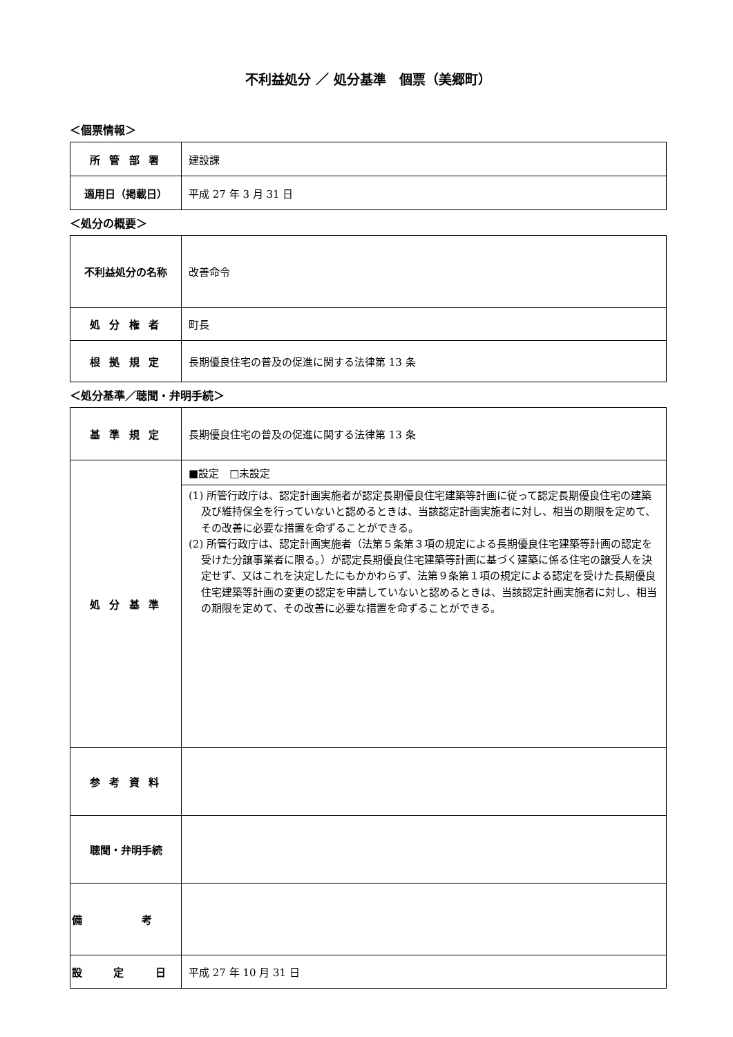不利益処分 ／ 処分基準　個票（美郷町）
＜個票情報＞
| 所 管 部 署 | 建設課 |
| 適用日（掲載日） | 平成 27 年 3 月 31 日 |
＜処分の概要＞
| 不利益処分の名称 | 改善命令 |
| 処 分 権 者 | 町長 |
| 根 拠 規 定 | 長期優良住宅の普及の促進に関する法律第 13 条 |
＜処分基準／聴聞・弁明手続＞
| 基 準 規 定 | 長期優良住宅の普及の促進に関する法律第 13 条 |
| 処 分 基 準 | ■設定 □未設定 |
| | (1) 所管行政庁は、認定計画実施者が認定長期優良住宅建築等計画に従って認定長期優良住宅の建築及び維持保全を行っていないと認めるときは、当該認定計画実施者に対し、相当の期限を定めて、その改善に必要な措置を命ずることができる。 (2) 所管行政庁は、認定計画実施者（法第５条第３項の規定による長期優良住宅建築等計画の認定を受けた分譲事業者に限る。）が認定長期優良住宅建築等計画に基づく建築に係る住宅の譲受人を決定せず、又はこれを決定したにもかかわらず、法第９条第１項の規定による認定を受けた長期優良住宅建築等計画の変更の認定を申請していないと認めるときは、当該認定計画実施者に対し、相当の期限を定めて、その改善に必要な措置を命ずることができる。 |
| 参 考 資 料 | |
| 聴聞・弁明手続 | |
| 備 考 | |
| 設 定 日 | 平成 27 年 10 月 31 日 |